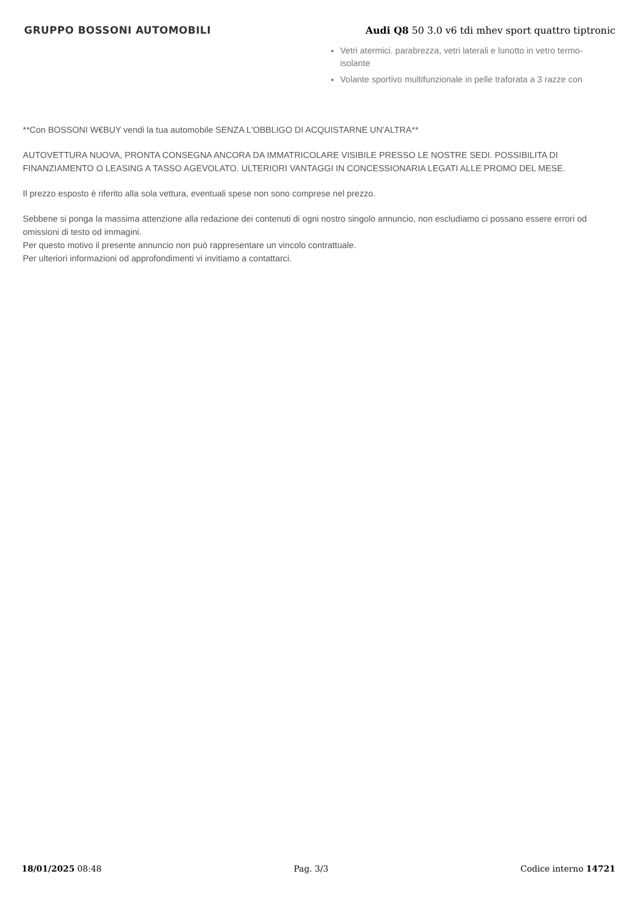GRUPPO BOSSONI AUTOMOBILI
Audi Q8 50 3.0 v6 tdi mhev sport quattro tiptronic
Vetri atermici. parabrezza, vetri laterali e lunotto in vetro termo-isolante
Volante sportivo multifunzionale in pelle traforata a 3 razze con
**Con BOSSONI W€BUY vendi la tua automobile SENZA L'OBBLIGO DI ACQUISTARNE UN'ALTRA**
AUTOVETTURA NUOVA, PRONTA CONSEGNA ANCORA DA IMMATRICOLARE VISIBILE PRESSO LE NOSTRE SEDI. POSSIBILITA DI FINANZIAMENTO O LEASING A TASSO AGEVOLATO. ULTERIORI VANTAGGI IN CONCESSIONARIA LEGATI ALLE PROMO DEL MESE.
Il prezzo esposto è riferito alla sola vettura, eventuali spese non sono comprese nel prezzo.
Sebbene si ponga la massima attenzione alla redazione dei contenuti di ogni nostro singolo annuncio, non escludiamo ci possano essere errori od omissioni di testo od immagini.
Per questo motivo il presente annuncio non può rappresentare un vincolo contrattuale.
Per ulteriori informazioni od approfondimenti vi invitiamo a contattarci.
18/01/2025 08:48 Pag. 3/3 Codice interno 14721